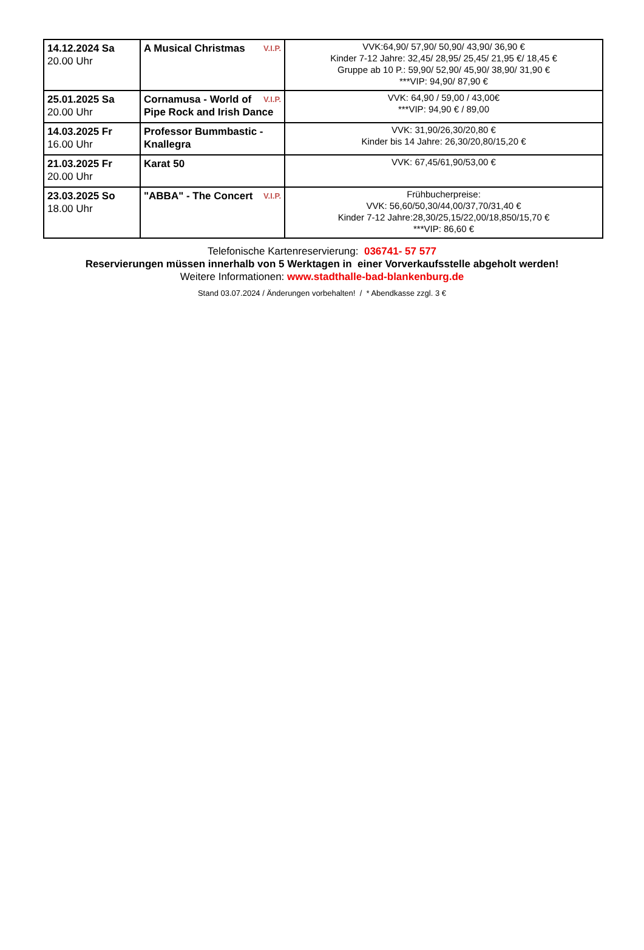| 14.12.2024 Sa 20.00 Uhr | V.I.P. A Musical Christmas | VVK:64,90/ 57,90/ 50,90/ 43,90/ 36,90 € Kinder 7-12 Jahre: 32,45/ 28,95/ 25,45/ 21,95 €/ 18,45 € Gruppe ab 10 P.: 59,90/ 52,90/ 45,90/ 38,90/ 31,90 € ***VIP: 94,90/ 87,90 € |
| 25.01.2025 Sa 20.00 Uhr | V.I.P. Cornamusa - World of Pipe Rock and Irish Dance | VVK: 64,90 / 59,00 / 43,00€ ***VIP: 94,90 € / 89,00 |
| 14.03.2025 Fr 16.00 Uhr | Professor Bummbastic - Knallegra | VVK: 31,90/26,30/20,80 € Kinder bis 14 Jahre: 26,30/20,80/15,20 € |
| 21.03.2025 Fr 20.00 Uhr | Karat 50 | VVK: 67,45/61,90/53,00 € |
| 23.03.2025 So 18.00 Uhr | V.I.P. "ABBA" - The Concert | Frühbucherpreise: VVK: 56,60/50,30/44,00/37,70/31,40 € Kinder 7-12 Jahre:28,30/25,15/22,00/18,850/15,70 € ***VIP: 86,60 € |
Telefonische Kartenreservierung: 036741- 57 577
Reservierungen müssen innerhalb von 5 Werktagen in einer Vorverkaufsstelle abgeholt werden!
Weitere Informationen: www.stadthalle-bad-blankenburg.de
Stand 03.07.2024 / Änderungen vorbehalten! / * Abendkasse zzgl. 3 €